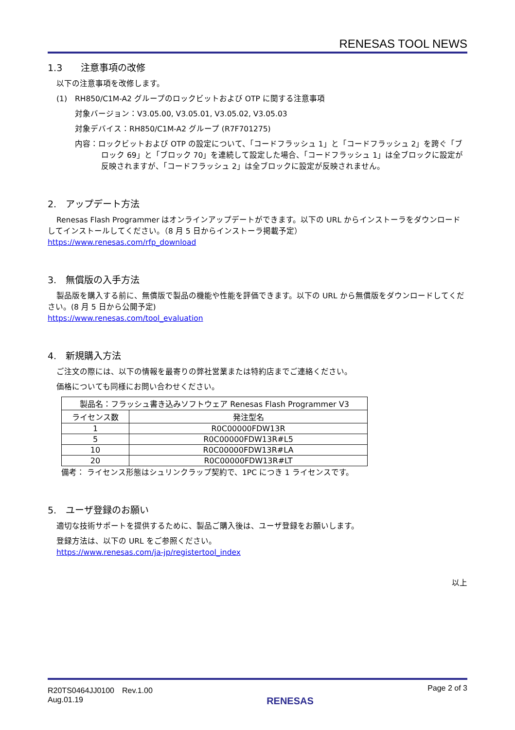RENESAS TOOL NEWS
1.3　　注意事項の改修
以下の注意事項を改修します。
(1)　RH850/C1M-A2 グループのロックビットおよび OTP に関する注意事項
対象バージョン：V3.05.00, V3.05.01, V3.05.02, V3.05.03
対象デバイス：RH850/C1M-A2 グループ (R7F701275)
内容：ロックビットおよび OTP の設定について、「コードフラッシュ 1」と「コードフラッシュ 2」を跨ぐ「ブロック 69」と「ブロック 70」を連続して設定した場合、「コードフラッシュ 1」は全ブロックに設定が反映されますが、「コードフラッシュ 2」は全ブロックに設定が反映されません。
2.　アップデート方法
Renesas Flash Programmer はオンラインアップデートができます。以下の URL からインストーラをダウンロードしてインストールしてください。（8 月 5 日からインストーラ掲載予定）
https://www.renesas.com/rfp_download
3.　無償版の入手方法
製品版を購入する前に、無償版で製品の機能や性能を評価できます。以下の URL から無償版をダウンロードしてください。(8 月 5 日から公開予定)
https://www.renesas.com/tool_evaluation
4.　新規購入方法
ご注文の際には、以下の情報を最寄りの弊社営業または特約店までご連絡ください。
価格についても同様にお問い合わせください。
| 製品名：フラッシュ書き込みソフトウェア Renesas Flash Programmer V3 | |
| --- | --- |
| ライセンス数 | 発注型名 |
| 1 | R0C00000FDW13R |
| 5 | R0C00000FDW13R#L5 |
| 10 | R0C00000FDW13R#LA |
| 20 | R0C00000FDW13R#LT |
備考： ライセンス形態はシュリンクラップ契約で、1PC につき 1 ライセンスです。
5.　ユーザ登録のお願い
適切な技術サポートを提供するために、製品ご購入後は、ユーザ登録をお願いします。
登録方法は、以下の URL をご参照ください。
https://www.renesas.com/ja-jp/registertool_index
以上
R20TS0464JJ0100　Rev.1.00
Aug.01.19
RENESAS
Page 2 of 3